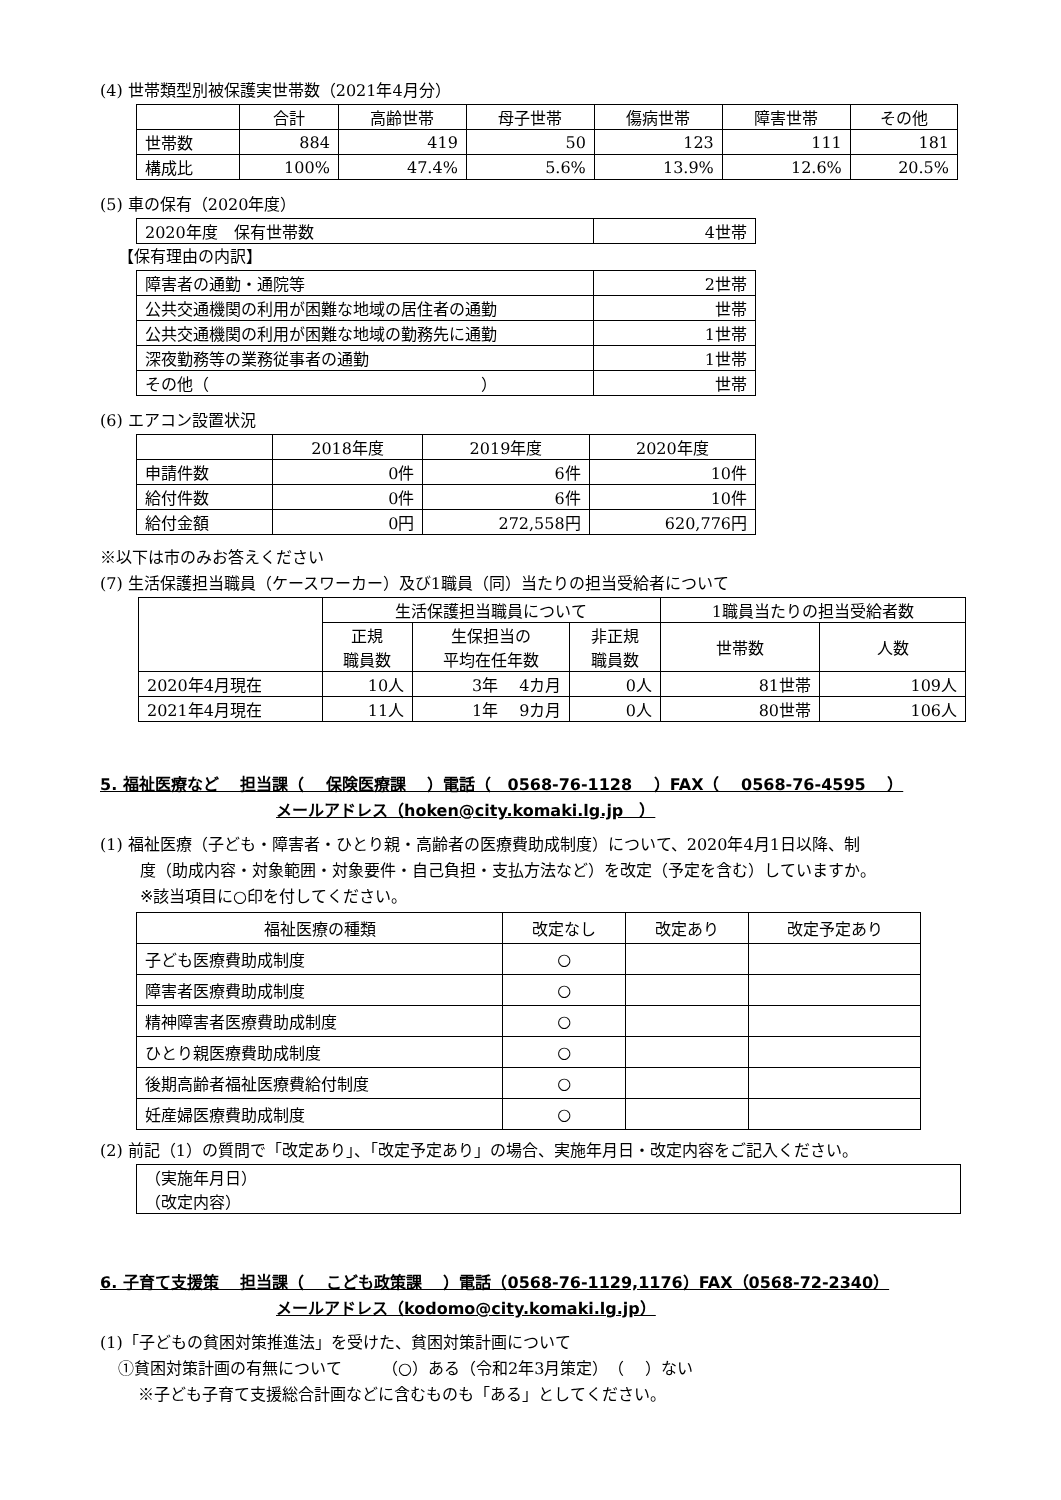(4) 世帯類型別被保護実世帯数（2021年4月分）
| | 合計 | 高齢世帯 | 母子世帯 | 傷病世帯 | 障害世帯 | その他 |
| --- | --- | --- | --- | --- | --- | --- |
| 世帯数 | 884 | 419 | 50 | 123 | 111 | 181 |
| 構成比 | 100% | 47.4% | 5.6% | 13.9% | 12.6% | 20.5% |
(5) 車の保有（2020年度）
| 2020年度 保有世帯数 | 4世帯 |
【保有理由の内訳】
| 障害者の通勤・通院等 | 2世帯 |
| 公共交通機関の利用が困難な地域の居住者の通勤 | 世帯 |
| 公共交通機関の利用が困難な地域の勤務先に通勤 | 1世帯 |
| 深夜勤務等の業務従事者の通勤 | 1世帯 |
| その他（ ） | 世帯 |
(6) エアコン設置状況
| | 2018年度 | 2019年度 | 2020年度 |
| --- | --- | --- | --- |
| 申請件数 | 0件 | 6件 | 10件 |
| 給付件数 | 0件 | 6件 | 10件 |
| 給付金額 | 0円 | 272,558円 | 620,776円 |
※以下は市のみお答えください
(7) 生活保護担当職員（ケースワーカー）及び1職員（同）当たりの担当受給者について
| | 生活保護担当職員について | | | 1職員当たりの担当受給者数 | |
| --- | --- | --- | --- | --- | --- |
| | 正規 職員数 | 生保担当の 平均在任年数 | 非正規 職員数 | 世帯数 | 人数 |
| 2020年4月現在 | 10人 | 3年 4カ月 | 0人 | 81世帯 | 109人 |
| 2021年4月現在 | 11人 | 1年 9カ月 | 0人 | 80世帯 | 106人 |
5. 福祉医療など　 担当課（　 保険医療課　 ）電話（　0568-76-1128　 ）FAX（　 0568-76-4595　 ）
メールアドレス（hoken@city.komaki.lg.jp　）
(1) 福祉医療（子ども・障害者・ひとり親・高齢者の医療費助成制度）について、2020年4月1日以降、制
度（助成内容・対象範囲・対象要件・自己負担・支払方法など）を改定（予定を含む）していますか。
※該当項目に○印を付してください。
| 福祉医療の種類 | 改定なし | 改定あり | 改定予定あり |
| --- | --- | --- | --- |
| 子ども医療費助成制度 | ○ | | |
| 障害者医療費助成制度 | ○ | | |
| 精神障害者医療費助成制度 | ○ | | |
| ひとり親医療費助成制度 | ○ | | |
| 後期高齢者福祉医療費給付制度 | ○ | | |
| 妊産婦医療費助成制度 | ○ | | |
(2) 前記（1）の質問で「改定あり」、「改定予定あり」の場合、実施年月日・改定内容をご記入ください。
| （実施年月日） （改定内容） |
6. 子育て支援策　 担当課（　 こども政策課　 ）電話（0568-76-1129,1176）FAX（0568-72-2340）
メールアドレス（kodomo@city.komaki.lg.jp）
(1)「子どもの貧困対策推進法」を受けた、貧困対策計画について
①貧困対策計画の有無について　　　（○）ある（令和2年3月策定）　（　 ）ない
※子ども子育て支援総合計画などに含むものも「ある」としてください。